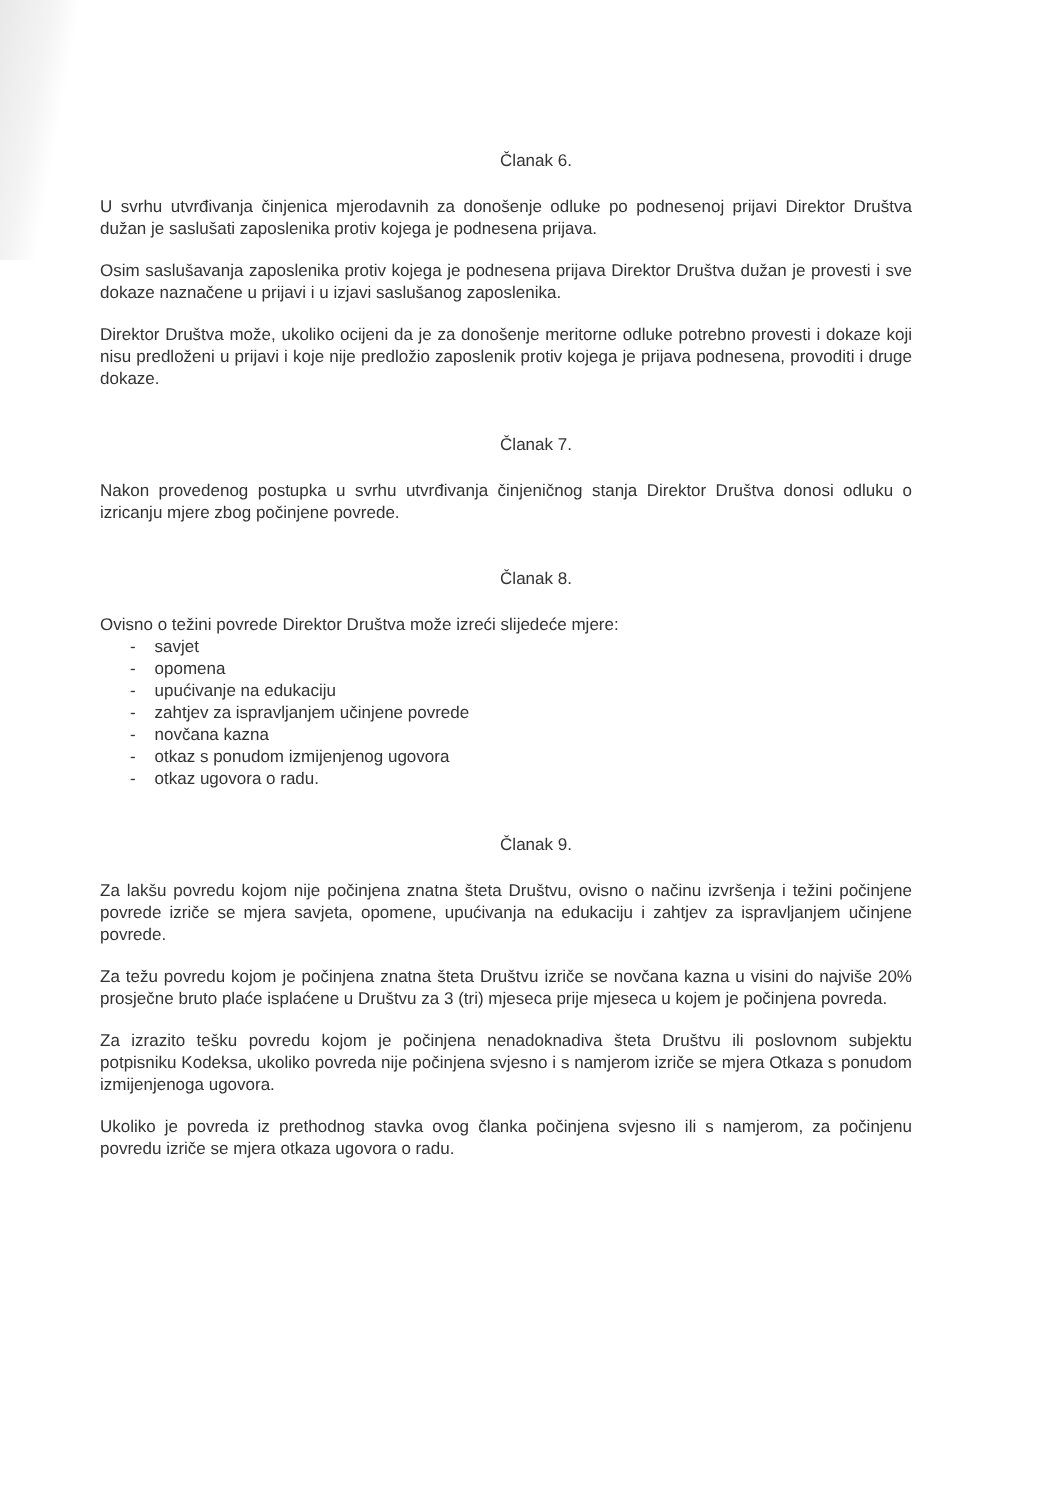Članak 6.
U svrhu utvrđivanja činjenica mjerodavnih za donošenje odluke po podnesenoj prijavi Direktor Društva dužan je saslušati zaposlenika protiv kojega je podnesena prijava.
Osim saslušavanja zaposlenika protiv kojega je podnesena prijava Direktor Društva dužan je provesti i sve dokaze naznačene u prijavi i u izjavi saslušanog zaposlenika.
Direktor Društva može, ukoliko ocijeni da je za donošenje meritorne odluke potrebno provesti i dokaze koji nisu predloženi u prijavi i koje nije predložio zaposlenik protiv kojega je prijava podnesena, provoditi i druge dokaze.
Članak 7.
Nakon provedenog postupka u svrhu utvrđivanja činjeničnog stanja Direktor Društva donosi odluku o izricanju mjere zbog počinjene povrede.
Članak 8.
Ovisno o težini povrede Direktor Društva može izreći slijedeće mjere:
- savjet
- opomena
- upućivanje na edukaciju
- zahtjev za ispravljanjem učinjene povrede
- novčana kazna
- otkaz s ponudom izmijenjenog ugovora
- otkaz ugovora o radu.
Članak 9.
Za lakšu povredu kojom nije počinjena znatna šteta Društvu, ovisno o načinu izvršenja i težini počinjene povrede izriče se mjera savjeta, opomene, upućivanja na edukaciju i zahtjev za ispravljanjem učinjene povrede.
Za težu povredu kojom je počinjena znatna šteta Društvu izriče se novčana kazna u visini do najviše 20% prosječne bruto plaće isplaćene u Društvu za 3 (tri) mjeseca prije mjeseca u kojem je počinjena povreda.
Za izrazito tešku povredu kojom je počinjena nenadoknadiva šteta Društvu ili poslovnom subjektu potpisniku Kodeksa, ukoliko povreda nije počinjena svjesno i s namjerom izriče se mjera Otkaza s ponudom izmijenjenoga ugovora.
Ukoliko je povreda iz prethodnog stavka ovog članka počinjena svjesno ili s namjerom, za počinjenu povredu izriče se mjera otkaza ugovora o radu.